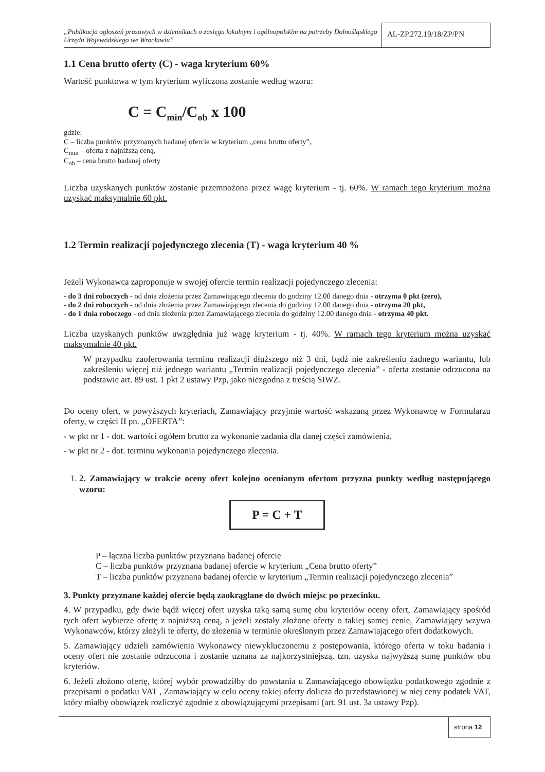„Publikacja ogłoszeń prasowych w dziennikach o zasięgu lokalnym i ogólnopolskim na potrzeby Dolnośląskiego Urzędu Wojewódzkiego we Wrocławiu”
AL-ZP.272.19/18/ZP/PN
1.1 Cena brutto oferty (C) - waga kryterium 60%
Wartość punktowa w tym kryterium wyliczona zostanie według wzoru:
C = C<sub>min</sub>/C<sub>ob</sub> x 100
gdzie:
C – liczba punktów przyznanych badanej ofercie w kryterium „cena brutto oferty”,
C<sub>min</sub> – oferta z najniższą ceną,
C<sub>ob</sub> – cena brutto badanej oferty
Liczba uzyskanych punktów zostanie przemnożona przez wagę kryterium - tj. 60%. W ramach tego kryterium można uzyskać maksymalnie 60 pkt.
1.2 Termin realizacji pojedynczego zlecenia (T) - waga kryterium 40 %
Jeżeli Wykonawca zaproponuje w swojej ofercie termin realizacji pojedynczego zlecenia:
- do 3 dni roboczych - od dnia złożenia przez Zamawiającego zlecenia do godziny 12.00 danego dnia - otrzyma 0 pkt (zero),
- do 2 dni roboczych - od dnia złożenia przez Zamawiającego zlecenia do godziny 12.00 danego dnia - otrzyma 20 pkt,
- do 1 dnia roboczego - od dnia złożenia przez Zamawiającego zlecenia do godziny 12.00 danego dnia - otrzyma 40 pkt.
Liczba uzyskanych punktów uwzględnia już wagę kryterium - tj. 40%. W ramach tego kryterium można uzyskać maksymalnie 40 pkt.
W przypadku zaoferowania terminu realizacji dłuższego niż 3 dni, bądź nie zakreśleniu żadnego wariantu, lub zakreśleniu więcej niż jednego wariantu „Termin realizacji pojedynczego zlecenia” - oferta zostanie odrzucona na podstawie art. 89 ust. 1 pkt 2 ustawy Pzp, jako niezgodna z treścią SIWZ.
Do oceny ofert, w powyższych kryteriach, Zamawiający przyjmie wartość wskazaną przez Wykonawcę w Formularzu oferty, w części II pn. „OFERTA”:
- w pkt nr 1 - dot. wartości ogółem brutto za wykonanie zadania dla danej części zamówienia,
- w pkt nr 2 - dot. terminu wykonania pojedynczego zlecenia.
1. 2. Zamawiający w trakcie oceny ofert kolejno ocenianym ofertom przyzna punkty według następującego wzoru:
P = C + T
P – łączna liczba punktów przyznana badanej ofercie
C – liczba punktów przyznana badanej ofercie w kryterium „Cena brutto oferty”
T – liczba punktów przyznana badanej ofercie w kryterium „Termin realizacji pojedynczego zlecenia”
3. Punkty przyznane każdej ofercie będą zaokrąglane do dwóch miejsc po przecinku.
4. W przypadku, gdy dwie bądź więcej ofert uzyska taką samą sumę obu kryteriów oceny ofert, Zamawiający spośród tych ofert wybierze ofertę z najniższą ceną, a jeżeli zostały złożone oferty o takiej samej cenie, Zamawiający wzywa Wykonawców, którzy złożyli te oferty, do złożenia w terminie określonym przez Zamawiającego ofert dodatkowych.
5. Zamawiający udzieli zamówienia Wykonawcy niewykluczonemu z postępowania, którego oferta w toku badania i oceny ofert nie zostanie odrzucona i zostanie uznana za najkorzystniejszą, tzn. uzyska najwyższą sumę punktów obu kryteriów.
6. Jeżeli złożono ofertę, której wybór prowadziłby do powstania u Zamawiającego obowiązku podatkowego zgodnie z przepisami o podatku VAT , Zamawiający w celu oceny takiej oferty dolicza do przedstawionej w niej ceny podatek VAT, który miałby obowiązek rozliczyć zgodnie z obowiązującymi przepisami (art. 91 ust. 3a ustawy Pzp).
strona 12